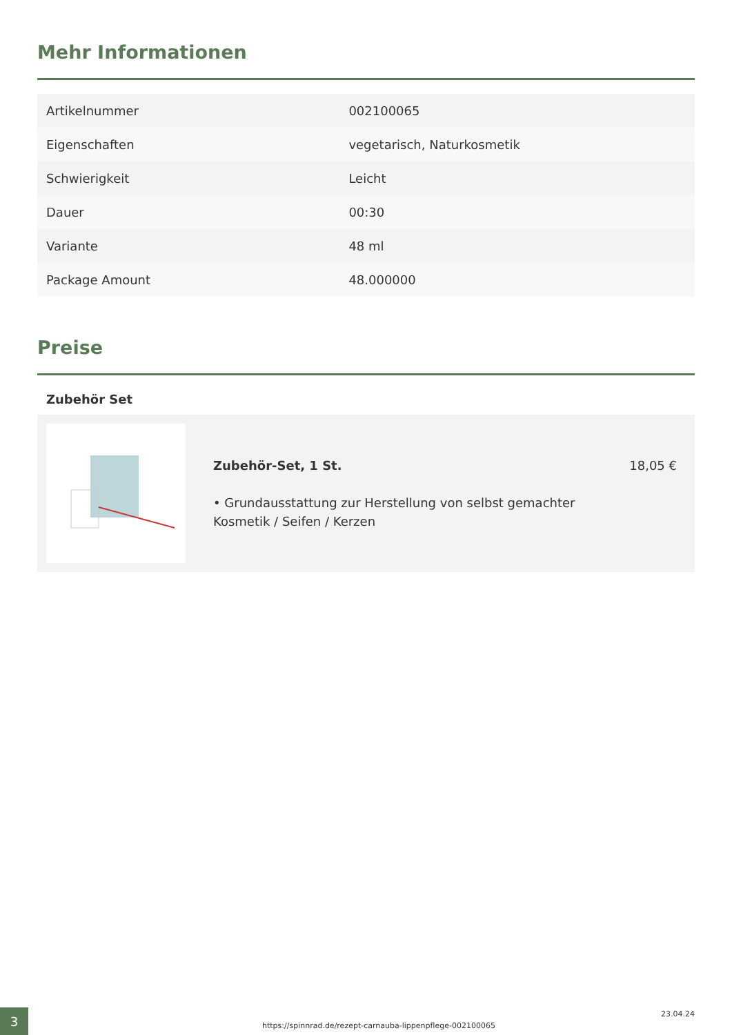Mehr Informationen
| Artikelnummer | 002100065 |
| Eigenschaften | vegetarisch, Naturkosmetik |
| Schwierigkeit | Leicht |
| Dauer | 00:30 |
| Variante | 48 ml |
| Package Amount | 48.000000 |
Preise
Zubehör Set
Zubehör-Set, 1 St. 18,05 €
• Grundausstattung zur Herstellung von selbst gemachter
Kosmetik / Seifen / Kerzen
3
https://spinnrad.de/rezept-carnauba-lippenpflege-002100065
23.04.24